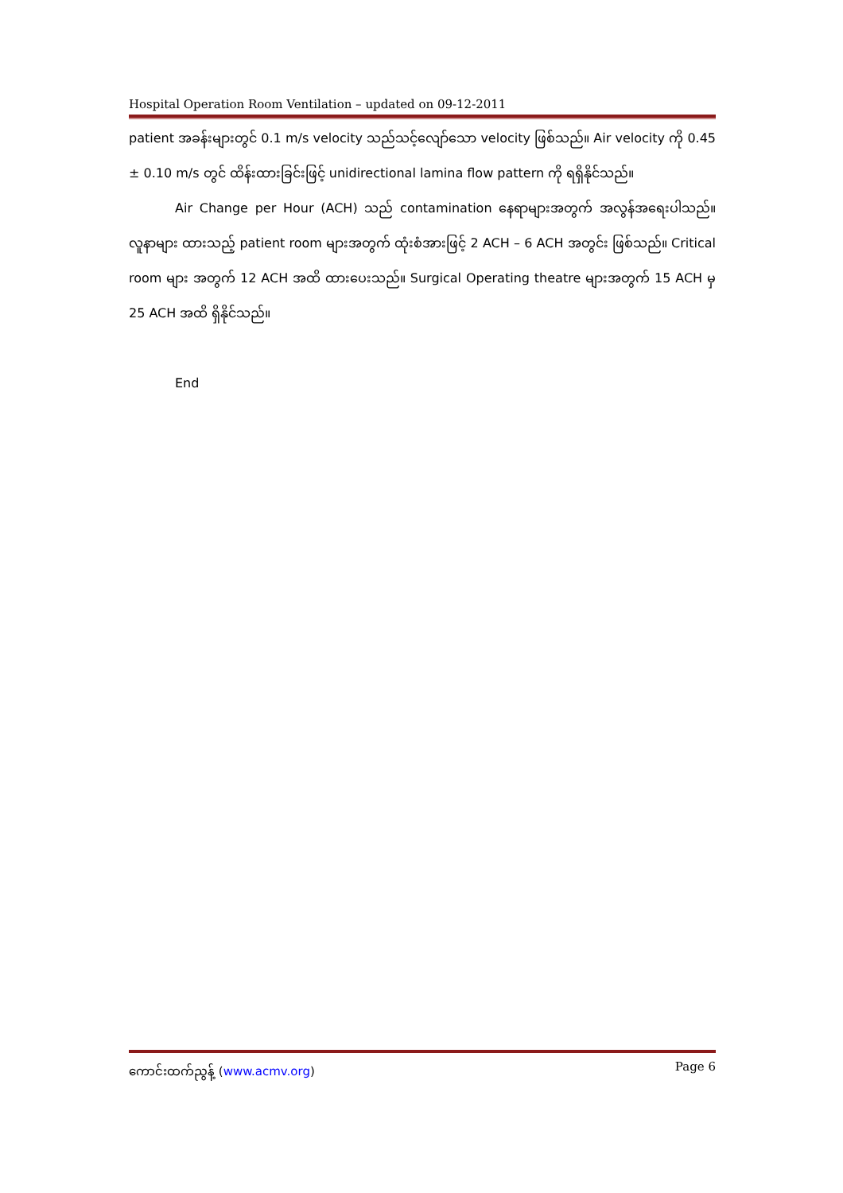Hospital Operation Room Ventilation – updated on 09-12-2011
patient အခန်းများတွင် 0.1 m/s velocity သည်သင့်လျော်သော velocity ဖြစ်သည်။ Air velocity ကို 0.45 ± 0.10 m/s တွင် ထိန်းထားခြင်းဖြင့် unidirectional lamina flow pattern ကို ရရှိနိုင်သည်။
Air Change per Hour (ACH) သည် contamination နေရာများအတွက် အလွန်အရေးပါသည်။ လူနာများ ထားသည့် patient room များအတွက် ထုံးစံအားဖြင့် 2 ACH – 6 ACH အတွင်း ဖြစ်သည်။ Critical room များ အတွက် 12 ACH အထိ ထားပေးသည်။ Surgical Operating theatre များအတွက် 15 ACH မှ 25 ACH အထိ ရှိနိုင်သည်။
End
ကောင်းထက်ညွန့် (www.acmv.org) Page 6